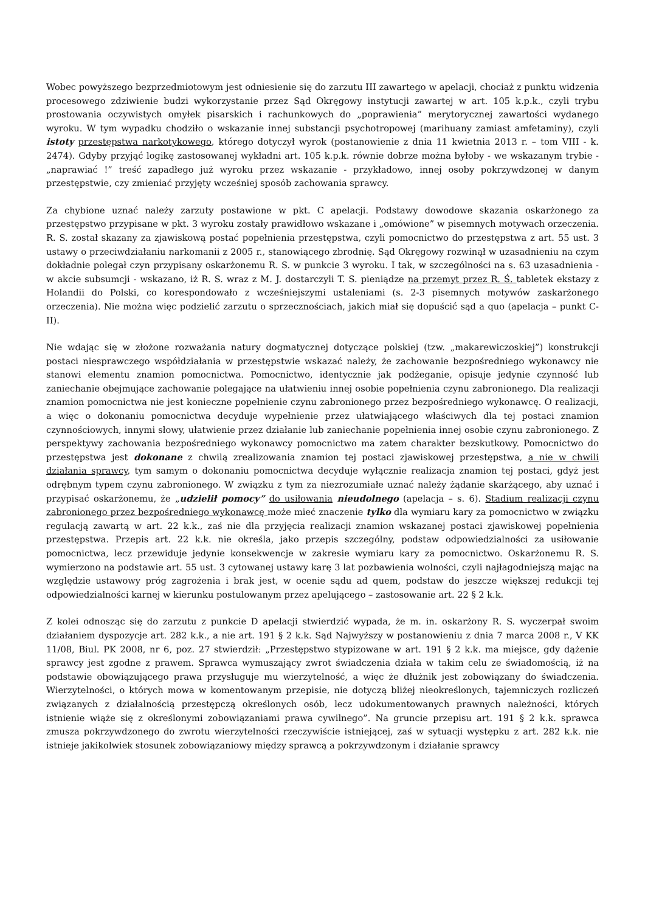Wobec powyższego bezprzedmiotowym jest odniesienie się do zarzutu III zawartego w apelacji, chociaż z punktu widzenia procesowego zdziwienie budzi wykorzystanie przez Sąd Okręgowy instytucji zawartej w art. 105 k.p.k., czyli trybu prostowania oczywistych omyłek pisarskich i rachunkowych do „poprawienia” merytorycznej zawartości wydanego wyroku. W tym wypadku chodziło o wskazanie innej substancji psychotropowej (marihuany zamiast amfetaminy), czyli istoty przestępstwa narkotykowego, którego dotyczył wyrok (postanowienie z dnia 11 kwietnia 2013 r. – tom VIII - k. 2474). Gdyby przyjąć logikę zastosowanej wykładni art. 105 k.p.k. równie dobrze można byłoby - we wskazanym trybie - „naprawiać !” treść zapadłego już wyroku przez wskazanie - przykładowo, innej osoby pokrzywdzonej w danym przestępstwie, czy zmieniać przyjęty wcześniej sposób zachowania sprawcy.
Za chybione uznać należy zarzuty postawione w pkt. C apelacji. Podstawy dowodowe skazania oskarżonego za przestępstwo przypisane w pkt. 3 wyroku zostały prawidłowo wskazane i „omówione” w pisemnych motywach orzeczenia. R. S. został skazany za zjawiskową postać popełnienia przestępstwa, czyli pomocnictwo do przestępstwa z art. 55 ust. 3 ustawy o przeciwdziałaniu narkomanii z 2005 r., stanowiącego zbrodnię. Sąd Okręgowy rozwinął w uzasadnieniu na czym dokładnie polegał czyn przypisany oskarżonemu R. S. w punkcie 3 wyroku. I tak, w szczególności na s. 63 uzasadnienia - w akcie subsumcji - wskazano, iż R. S. wraz z M. J. dostarczyli T. S. pieniądze na przemyt przez R. Ś. tabletek ekstazy z Holandii do Polski, co korespondowało z wcześniejszymi ustaleniami (s. 2-3 pisemnych motywów zaskarżonego orzeczenia). Nie można więc podzielić zarzutu o sprzecznościach, jakich miał się dopuścić sąd a quo (apelacja – punkt C-II).
Nie wdając się w złożone rozważania natury dogmatycznej dotyczące polskiej (tzw. „makarewiczoskiej”) konstrukcji postaci niesprawczego współdziałania w przestępstwie wskazać należy, że zachowanie bezpośredniego wykonawcy nie stanowi elementu znamion pomocnictwa. Pomocnictwo, identycznie jak podżeganie, opisuje jedynie czynność lub zaniechanie obejmujące zachowanie polegające na ułatwieniu innej osobie popełnienia czynu zabronionego. Dla realizacji znamion pomocnictwa nie jest konieczne popełnienie czynu zabronionego przez bezpośredniego wykonawcę. O realizacji, a więc o dokonaniu pomocnictwa decyduje wypełnienie przez ułatwiającego właściwych dla tej postaci znamion czynnościowych, innymi słowy, ułatwienie przez działanie lub zaniechanie popełnienia innej osobie czynu zabronionego. Z perspektywy zachowania bezpośredniego wykonawcy pomocnictwo ma zatem charakter bezskutkowy. Pomocnictwo do przestępstwa jest dokonane z chwilą zrealizowania znamion tej postaci zjawiskowej przestępstwa, a nie w chwili działania sprawcy, tym samym o dokonaniu pomocnictwa decyduje wyłącznie realizacja znamion tej postaci, gdyż jest odrębnym typem czynu zabronionego. W związku z tym za niezrozumiałe uznać należy żądanie skarżącego, aby uznać i przypisać oskarżonemu, że „udzielił pomocy” do usiłowania nieudolnego (apelacja – s. 6). Stadium realizacji czynu zabronionego przez bezpośredniego wykonawcę może mieć znaczenie tylko dla wymiaru kary za pomocnictwo w związku regulacją zawartą w art. 22 k.k., zaś nie dla przyjęcia realizacji znamion wskazanej postaci zjawiskowej popełnienia przestępstwa. Przepis art. 22 k.k. nie określa, jako przepis szczególny, podstaw odpowiedzialności za usiłowanie pomocnictwa, lecz przewiduje jedynie konsekwencje w zakresie wymiaru kary za pomocnictwo. Oskarżonemu R. S. wymierzono na podstawie art. 55 ust. 3 cytowanej ustawy karę 3 lat pozbawienia wolności, czyli najłagodniejszą mając na względzie ustawowy próg zagrożenia i brak jest, w ocenie sądu ad quem, podstaw do jeszcze większej redukcji tej odpowiedzialności karnej w kierunku postulowanym przez apelującego – zastosowanie art. 22 § 2 k.k.
Z kolei odnosząc się do zarzutu z punkcie D apelacji stwierdzić wypada, że m. in. oskarżony R. S. wyczerpał swoim działaniem dyspozycje art. 282 k.k., a nie art. 191 § 2 k.k. Sąd Najwyższy w postanowieniu z dnia 7 marca 2008 r., V KK 11/08, Biul. PK 2008, nr 6, poz. 27 stwierdził: „Przestępstwo stypizowane w art. 191 § 2 k.k. ma miejsce, gdy dążenie sprawcy jest zgodne z prawem. Sprawca wymuszający zwrot świadczenia działa w takim celu ze świadomością, iż na podstawie obowiązującego prawa przysługuje mu wierzytelność, a więc że dłużnik jest zobowiązany do świadczenia. Wierzytelności, o których mowa w komentowanym przepisie, nie dotyczą bliżej nieokreślonych, tajemniczych rozliczeń związanych z działalnością przestępczą określonych osób, lecz udokumentowanych prawnych należności, których istnienie wiąże się z określonymi zobowiązaniami prawa cywilnego”. Na gruncie przepisu art. 191 § 2 k.k. sprawca zmusza pokrzywdzonego do zwrotu wierzytelności rzeczywiście istniejącej, zaś w sytuacji występku z art. 282 k.k. nie istnieje jakikolwiek stosunek zobowiązaniowy między sprawcą a pokrzywdzonym i działanie sprawcy